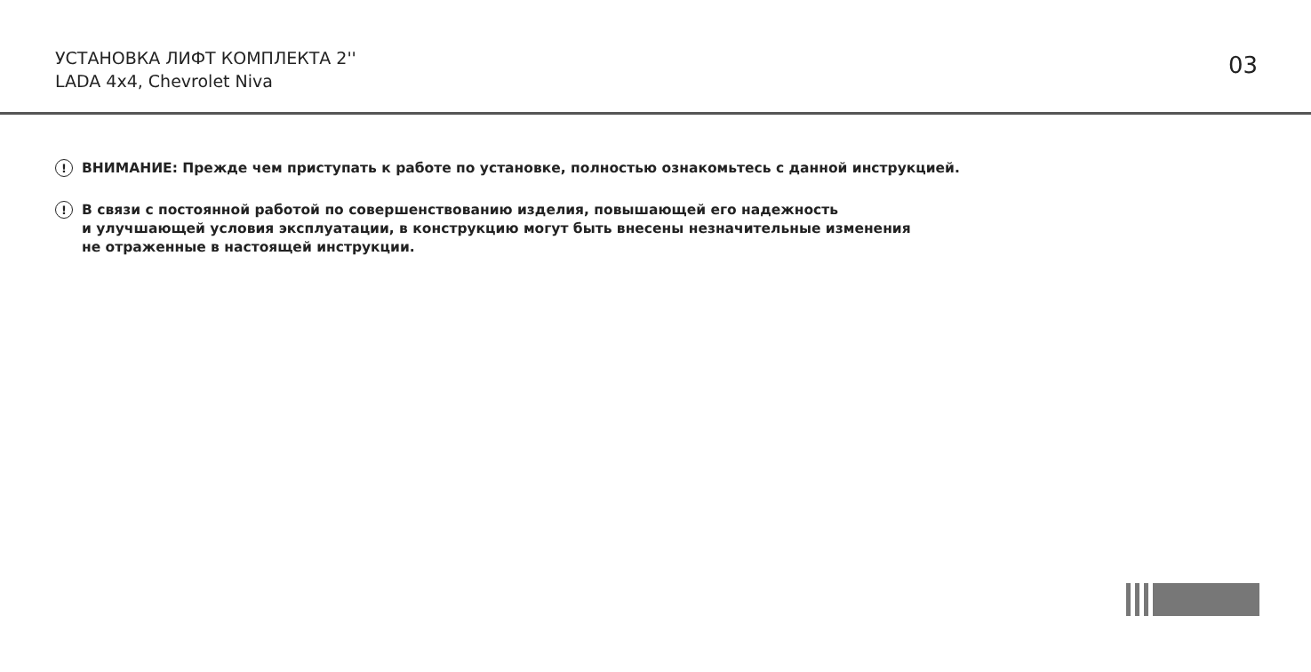УСТАНОВКА ЛИФТ КОМПЛЕКТА 2''
LADA 4x4, Chevrolet Niva
03
!
ВНИМАНИЕ: Прежде чем приступать к работе по установке, полностью ознакомьтесь с данной инструкцией.
!
В связи с постоянной работой по совершенствованию изделия, повышающей его надежность
и улучшающей условия эксплуатации, в конструкцию могут быть внесены незначительные изменения
не отраженные в настоящей инструкции.